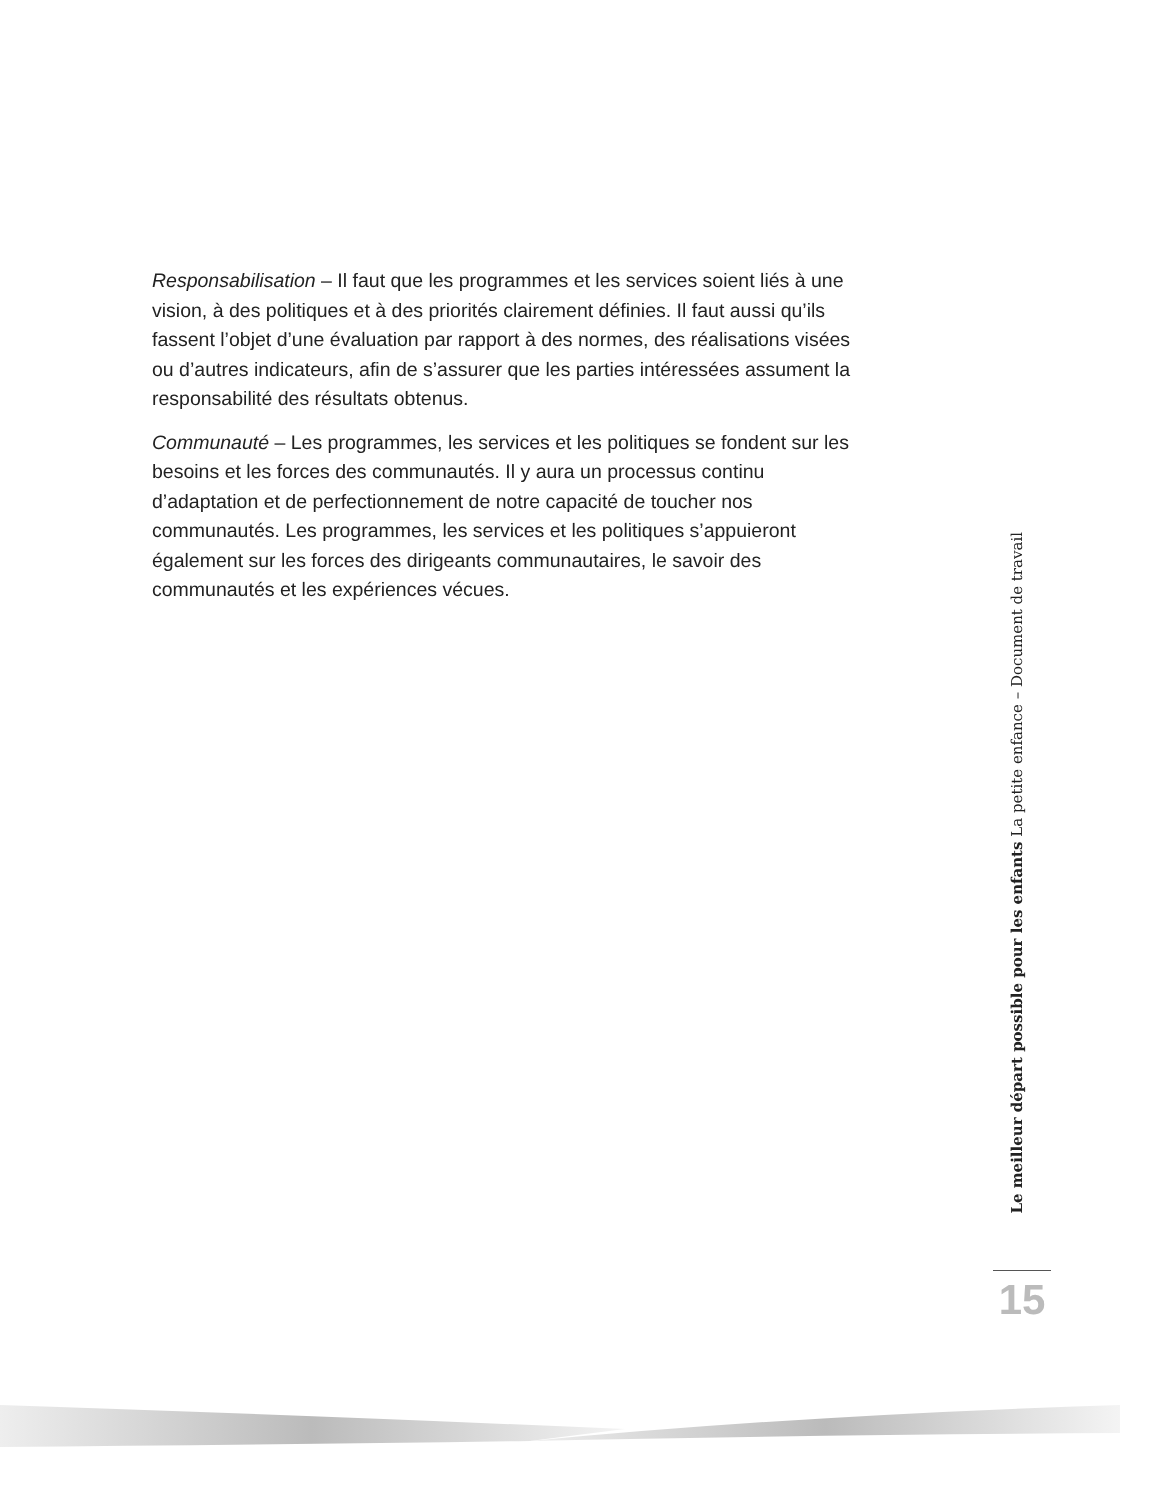Responsabilisation – Il faut que les programmes et les services soient liés à une vision, à des politiques et à des priorités clairement définies. Il faut aussi qu’ils fassent l’objet d’une évaluation par rapport à des normes, des réalisations visées ou d’autres indicateurs, afin de s’assurer que les parties intéressées assument la responsabilité des résultats obtenus.
Communauté – Les programmes, les services et les politiques se fondent sur les besoins et les forces des communautés. Il y aura un processus continu d’adaptation et de perfectionnement de notre capacité de toucher nos communautés. Les programmes, les services et les politiques s’appuieront également sur les forces des dirigeants communautaires, le savoir des communautés et les expériences vécues.
Le meilleur départ possible pour les enfants La petite enfance – Document de travail
15